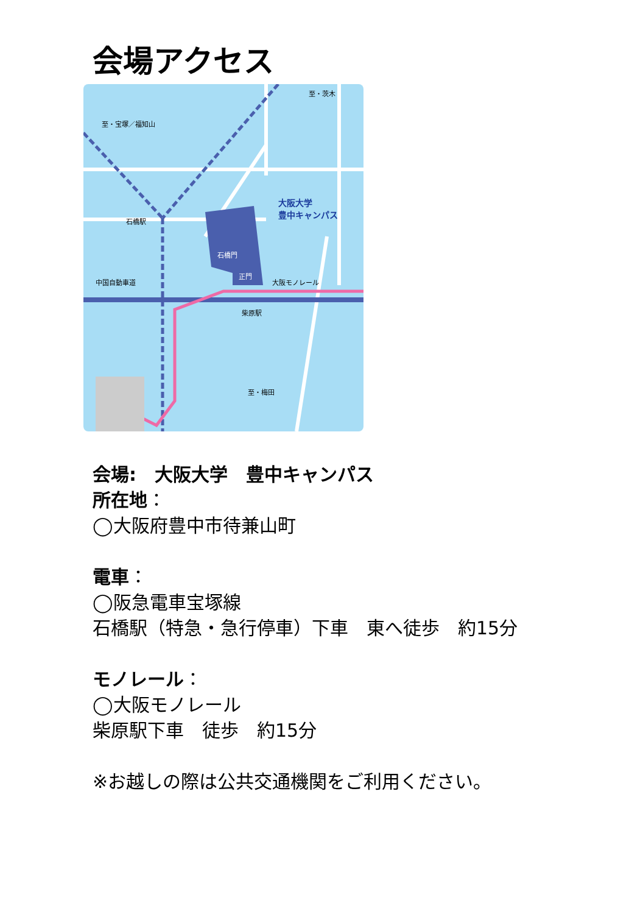会場アクセス
大阪大学
豊中キャンパス
中国自動車道
柴原駅
大阪モノレール
石橋駅
石橋門
正門
至・梅田
至・宝塚／福知山
至・茨木
会場:　大阪大学　豊中キャンパス
所在地：
◯大阪府豊中市待兼山町
電車：
◯阪急電車宝塚線
石橋駅（特急・急行停車）下車　東へ徒歩　約15分
モノレール：
◯大阪モノレール
柴原駅下車　徒歩　約15分
※お越しの際は公共交通機関をご利用ください。